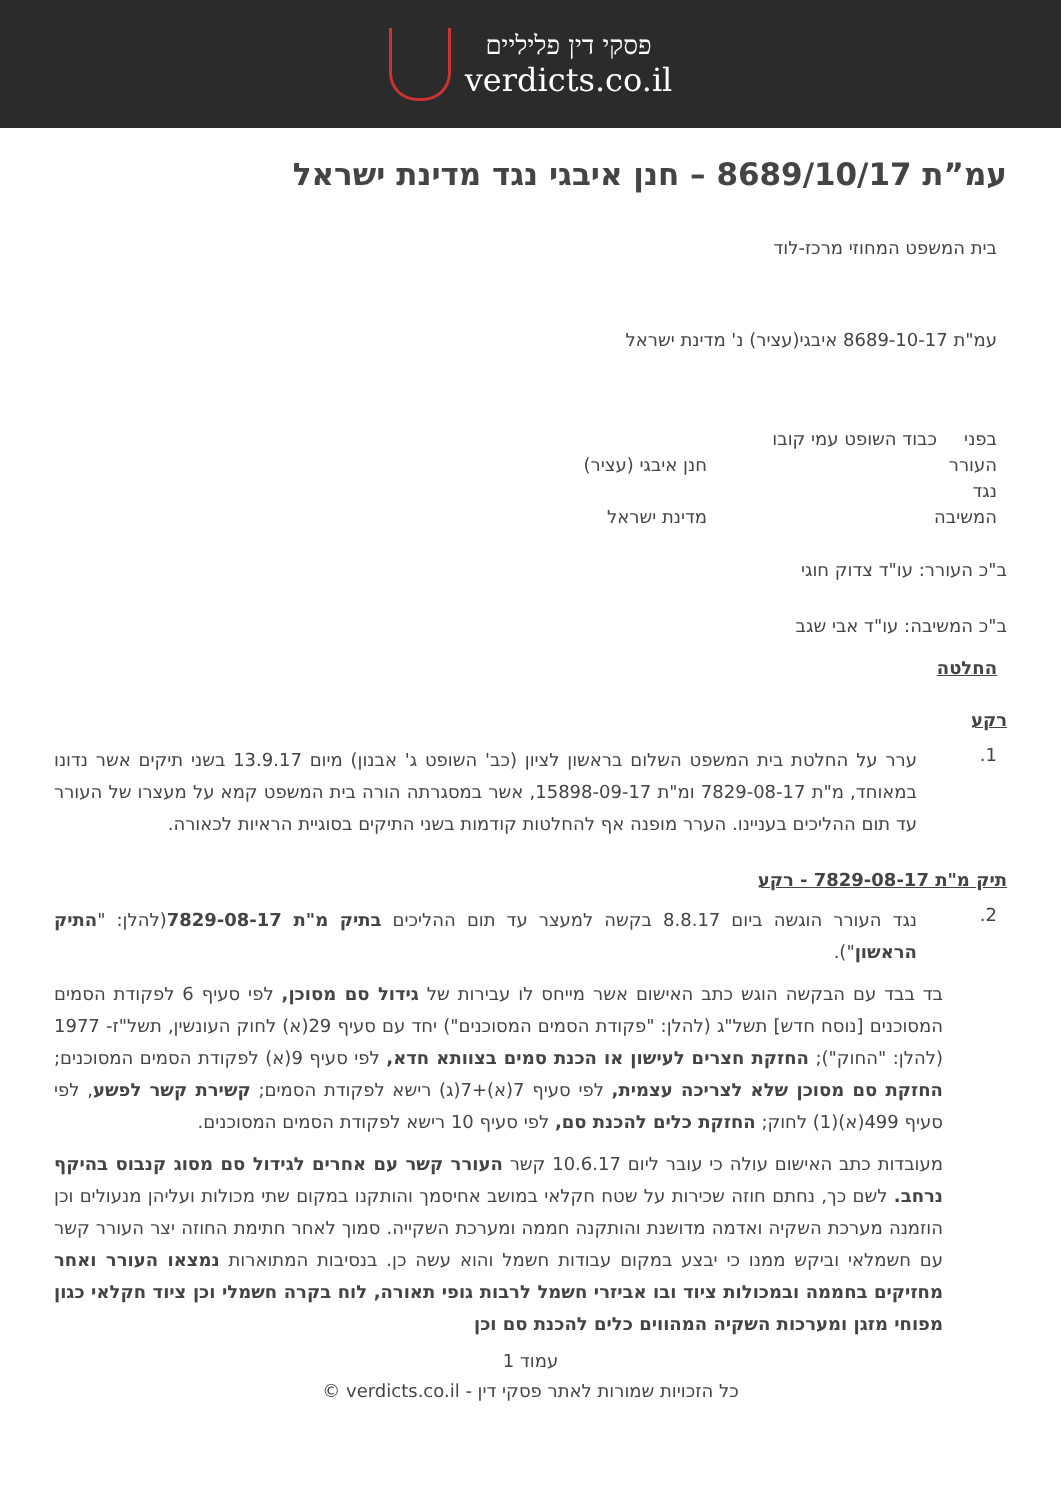פסקי דין פליליים
verdicts.co.il
עמ”ת 8689/10/17 – חנן איבגי נגד מדינת ישראל
בית המשפט המחוזי מרכז-לוד
עמ"ת 8689-10-17 איבגי(עציר) נ' מדינת ישראל
| בפני | כבוד השופט עמי קובו | |
| העורר | | חנן איבגי (עציר) |
| נגד | | |
| המשיבה | | מדינת ישראל |
ב"כ העורר: עו"ד צדוק חוגי
ב"כ המשיבה: עו"ד אבי שגב
החלטה
רקע
1.
ערר על החלטת בית המשפט השלום בראשון לציון (כב' השופט ג' אבנון) מיום 13.9.17 בשני תיקים אשר נדונו במאוחד, מ"ת 7829-08-17 ומ"ת 15898-09-17, אשר במסגרתה הורה בית המשפט קמא על מעצרו של העורר עד תום ההליכים בעניינו. הערר מופנה אף להחלטות קודמות בשני התיקים בסוגיית הראיות לכאורה.
תיק מ"ת 7829-08-17 - רקע
2.
נגד העורר הוגשה ביום 8.8.17 בקשה למעצר עד תום ההליכים בתיק מ"ת 7829-08-17(להלן: "התיק הראשון").
בד בבד עם הבקשה הוגש כתב האישום אשר מייחס לו עבירות של גידול סם מסוכן, לפי סעיף 6 לפקודת הסמים המסוכנים [נוסח חדש] תשל"ג (להלן: "פקודת הסמים המסוכנים") יחד עם סעיף 29(א) לחוק העונשין, תשל"ז- 1977 (להלן: "החוק"); החזקת חצרים לעישון או הכנת סמים בצוותא חדא, לפי סעיף 9(א) לפקודת הסמים המסוכנים; החזקת סם מסוכן שלא לצריכה עצמית, לפי סעיף 7(א)+7(ג) רישא לפקודת הסמים; קשירת קשר לפשע, לפי סעיף 499(א)(1) לחוק; החזקת כלים להכנת סם, לפי סעיף 10 רישא לפקודת הסמים המסוכנים.
מעובדות כתב האישום עולה כי עובר ליום 10.6.17 קשר העורר קשר עם אחרים לגידול סם מסוג קנבוס בהיקף נרחב. לשם כך, נחתם חוזה שכירות על שטח חקלאי במושב אחיסמך והותקנו במקום שתי מכולות ועליהן מנעולים וכן הוזמנה מערכת השקיה ואדמה מדושנת והותקנה חממה ומערכת השקייה. סמוך לאחר חתימת החוזה יצר העורר קשר עם חשמלאי וביקש ממנו כי יבצע במקום עבודות חשמל והוא עשה כן. בנסיבות המתוארות נמצאו העורר ואחר מחזיקים בחממה ובמכולות ציוד ובו אביזרי חשמל לרבות גופי תאורה, לוח בקרה חשמלי וכן ציוד חקלאי כגון מפוחי מזגן ומערכות השקיה המהווים כלים להכנת סם וכן
עמוד 1
כל הזכויות שמורות לאתר פסקי דין - verdicts.co.il ©